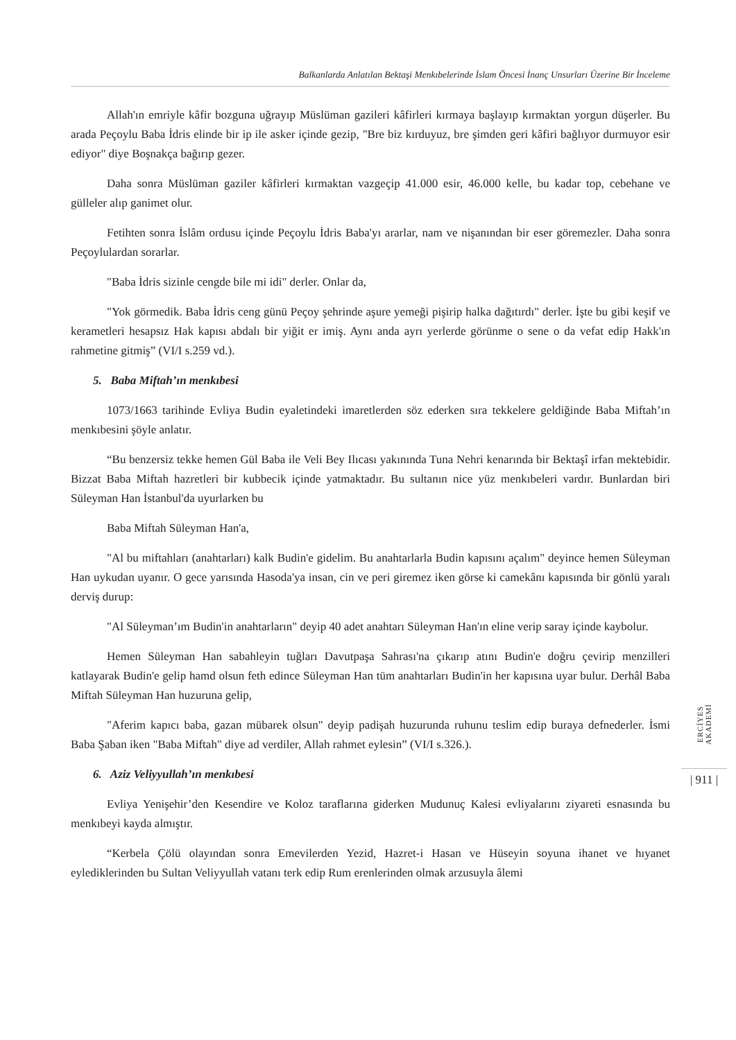Balkanlarda Anlatılan Bektaşi Menkıbelerinde İslam Öncesi İnanç Unsurları Üzerine Bir İnceleme
Allah'ın emriyle kâfir bozguna uğrayıp Müslüman gazileri kâfirleri kırmaya başlayıp kırmaktan yorgun düşerler. Bu arada Peçoylu Baba İdris elinde bir ip ile asker içinde gezip, "Bre biz kırduyuz, bre şimden geri kâfiri bağlıyor durmuyor esir ediyor" diye Boşnakça bağırıp gezer.
Daha sonra Müslüman gaziler kâfirleri kırmaktan vazgeçip 41.000 esir, 46.000 kelle, bu kadar top, cebehane ve gülleler alıp ganimet olur.
Fetihten sonra İslâm ordusu içinde Peçoylu İdris Baba'yı ararlar, nam ve nişanından bir eser göremezler. Daha sonra Peçoylulardan sorarlar.
"Baba İdris sizinle cengde bile mi idi" derler. Onlar da,
"Yok görmedik. Baba İdris ceng günü Peçoy şehrinde aşure yemeği pişirip halka dağıtırdı" derler. İşte bu gibi keşif ve kerametleri hesapsız Hak kapısı abdalı bir yiğit er imiş. Aynı anda ayrı yerlerde görünme o sene o da vefat edip Hakk'ın rahmetine gitmiş” (VI/I s.259 vd.).
5. Baba Miftah’ın menkıbesi
1073/1663 tarihinde Evliya Budin eyaletindeki imaretlerden söz ederken sıra tekkelere geldiğinde Baba Miftah’ın menkıbesini şöyle anlatır.
“Bu benzersiz tekke hemen Gül Baba ile Veli Bey Ilıcası yakınında Tuna Nehri kenarında bir Bektaşî irfan mektebidir. Bizzat Baba Miftah hazretleri bir kubbecik içinde yatmaktadır. Bu sultanın nice yüz menkıbeleri vardır. Bunlardan biri Süleyman Han İstanbul'da uyurlarken bu
Baba Miftah Süleyman Han'a,
"Al bu miftahları (anahtarları) kalk Budin'e gidelim. Bu anahtarlarla Budin kapısını açalım" deyince hemen Süleyman Han uykudan uyanır. O gece yarısında Hasoda'ya insan, cin ve peri giremez iken görse ki camekânı kapısında bir gönlü yaralı derviş durup:
"Al Süleyman’ım Budin'in anahtarların" deyip 40 adet anahtarı Süleyman Han'ın eline verip saray içinde kaybolur.
Hemen Süleyman Han sabahleyin tuğları Davutpaşa Sahrası'na çıkarıp atını Budin'e doğru çevirip menzilleri katlayarak Budin'e gelip hamd olsun feth edince Süleyman Han tüm anahtarları Budin'in her kapısına uyar bulur. Derhâl Baba Miftah Süleyman Han huzuruna gelip,
"Aferim kapıcı baba, gazan mübarek olsun" deyip padişah huzurunda ruhunu teslim edip buraya defnederler. İsmi Baba Şaban iken "Baba Miftah" diye ad verdiler, Allah rahmet eylesin” (VI/I s.326.).
6. Aziz Veliyyullah’ın menkıbesi
Evliya Yenişehir’den Kesendire ve Koloz taraflarına giderken Mudunuç Kalesi evliyalarını ziyareti esnasında bu menkıbeyi kayda almıştır.
“Kerbela Çölü olayından sonra Emevilerden Yezid, Hazret-i Hasan ve Hüseyin soyuna ihanet ve hıyanet eylediklerinden bu Sultan Veliyyullah vatanı terk edip Rum erenlerinden olmak arzusuyla âlemi
ERCİYES AKADEMİ
| 911 |